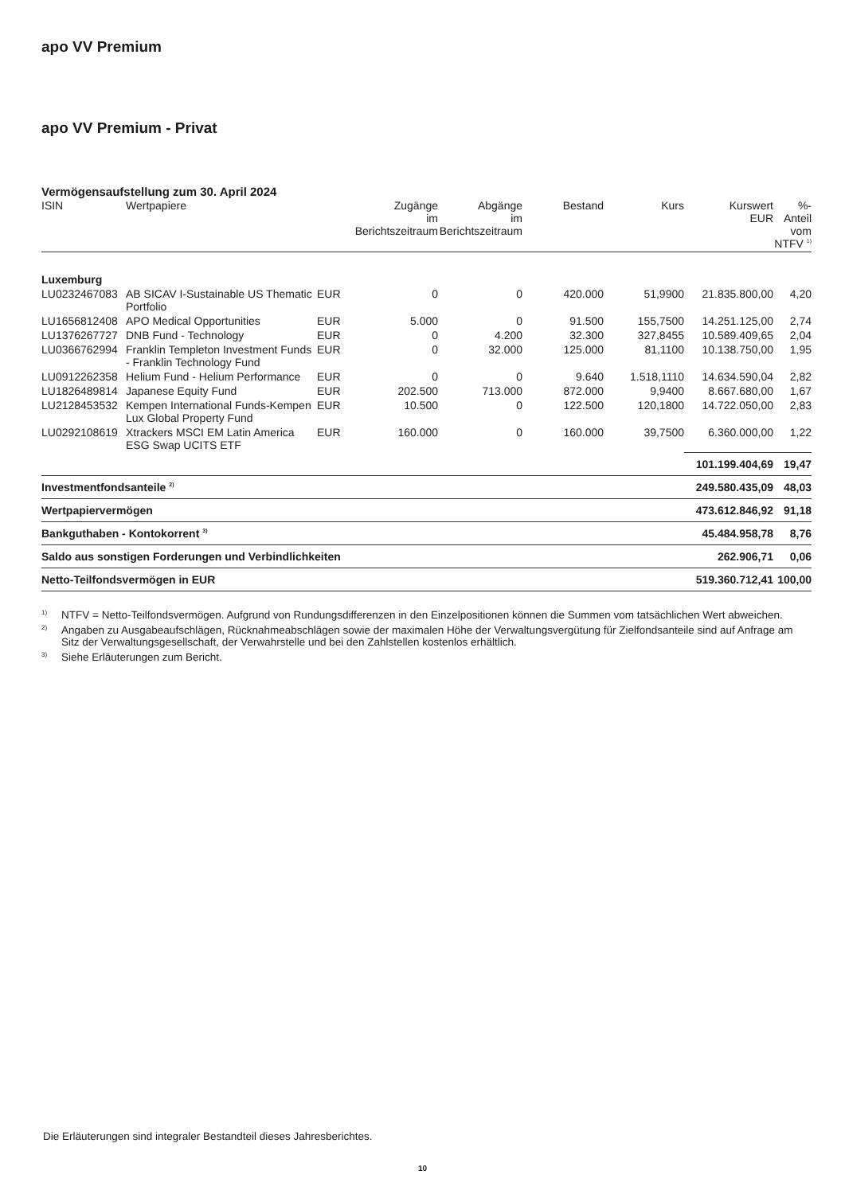apo VV Premium
apo VV Premium - Privat
Vermögensaufstellung zum 30. April 2024
| ISIN | Wertpapiere | | Zugänge im Berichtszeitraum | Abgänge im Berichtszeitraum | Bestand | Kurs | Kurswert EUR | %-Anteil vom NTFV <sup>1)</sup> |
| --- | --- | --- | --- | --- | --- | --- | --- | --- |
| Luxemburg | | | | | | | | |
| LU0232467083 | AB SICAV I-Sustainable US Thematic Portfolio | EUR | 0 | 0 | 420.000 | 51,9900 | 21.835.800,00 | 4,20 |
| LU1656812408 | APO Medical Opportunities | EUR | 5.000 | 0 | 91.500 | 155,7500 | 14.251.125,00 | 2,74 |
| LU1376267727 | DNB Fund - Technology | EUR | 0 | 4.200 | 32.300 | 327,8455 | 10.589.409,65 | 2,04 |
| LU0366762994 | Franklin Templeton Investment Funds - Franklin Technology Fund | EUR | 0 | 32.000 | 125.000 | 81,1100 | 10.138.750,00 | 1,95 |
| LU0912262358 | Helium Fund - Helium Performance | EUR | 0 | 0 | 9.640 | 1.518,1110 | 14.634.590,04 | 2,82 |
| LU1826489814 | Japanese Equity Fund | EUR | 202.500 | 713.000 | 872.000 | 9,9400 | 8.667.680,00 | 1,67 |
| LU2128453532 | Kempen International Funds-Kempen Lux Global Property Fund | EUR | 10.500 | 0 | 122.500 | 120,1800 | 14.722.050,00 | 2,83 |
| LU0292108619 | Xtrackers MSCI EM Latin America ESG Swap UCITS ETF | EUR | 160.000 | 0 | 160.000 | 39,7500 | 6.360.000,00 | 1,22 |
| | | | | | | | 101.199.404,69 | 19,47 |
| Investmentfondsanteile <sup>2)</sup> | | | | | | | 249.580.435,09 | 48,03 |
| Wertpapiervermögen | | | | | | | 473.612.846,92 | 91,18 |
| Bankguthaben - Kontokorrent <sup>3)</sup> | | | | | | | 45.484.958,78 | 8,76 |
| Saldo aus sonstigen Forderungen und Verbindlichkeiten | | | | | | | 262.906,71 | 0,06 |
| Netto-Teilfondsvermögen in EUR | | | | | | | 519.360.712,41 | 100,00 |
<sup>1)</sup> NTFV = Netto-Teilfondsvermögen. Aufgrund von Rundungsdifferenzen in den Einzelpositionen können die Summen vom tatsächlichen Wert abweichen.
<sup>2)</sup> Angaben zu Ausgabeaufschlägen, Rücknahmeabschlägen sowie der maximalen Höhe der Verwaltungsvergütung für Zielfondsanteile sind auf Anfrage am Sitz der Verwaltungsgesellschaft, der Verwahrstelle und bei den Zahlstellen kostenlos erhältlich.
<sup>3)</sup> Siehe Erläuterungen zum Bericht.
Die Erläuterungen sind integraler Bestandteil dieses Jahresberichtes.
10